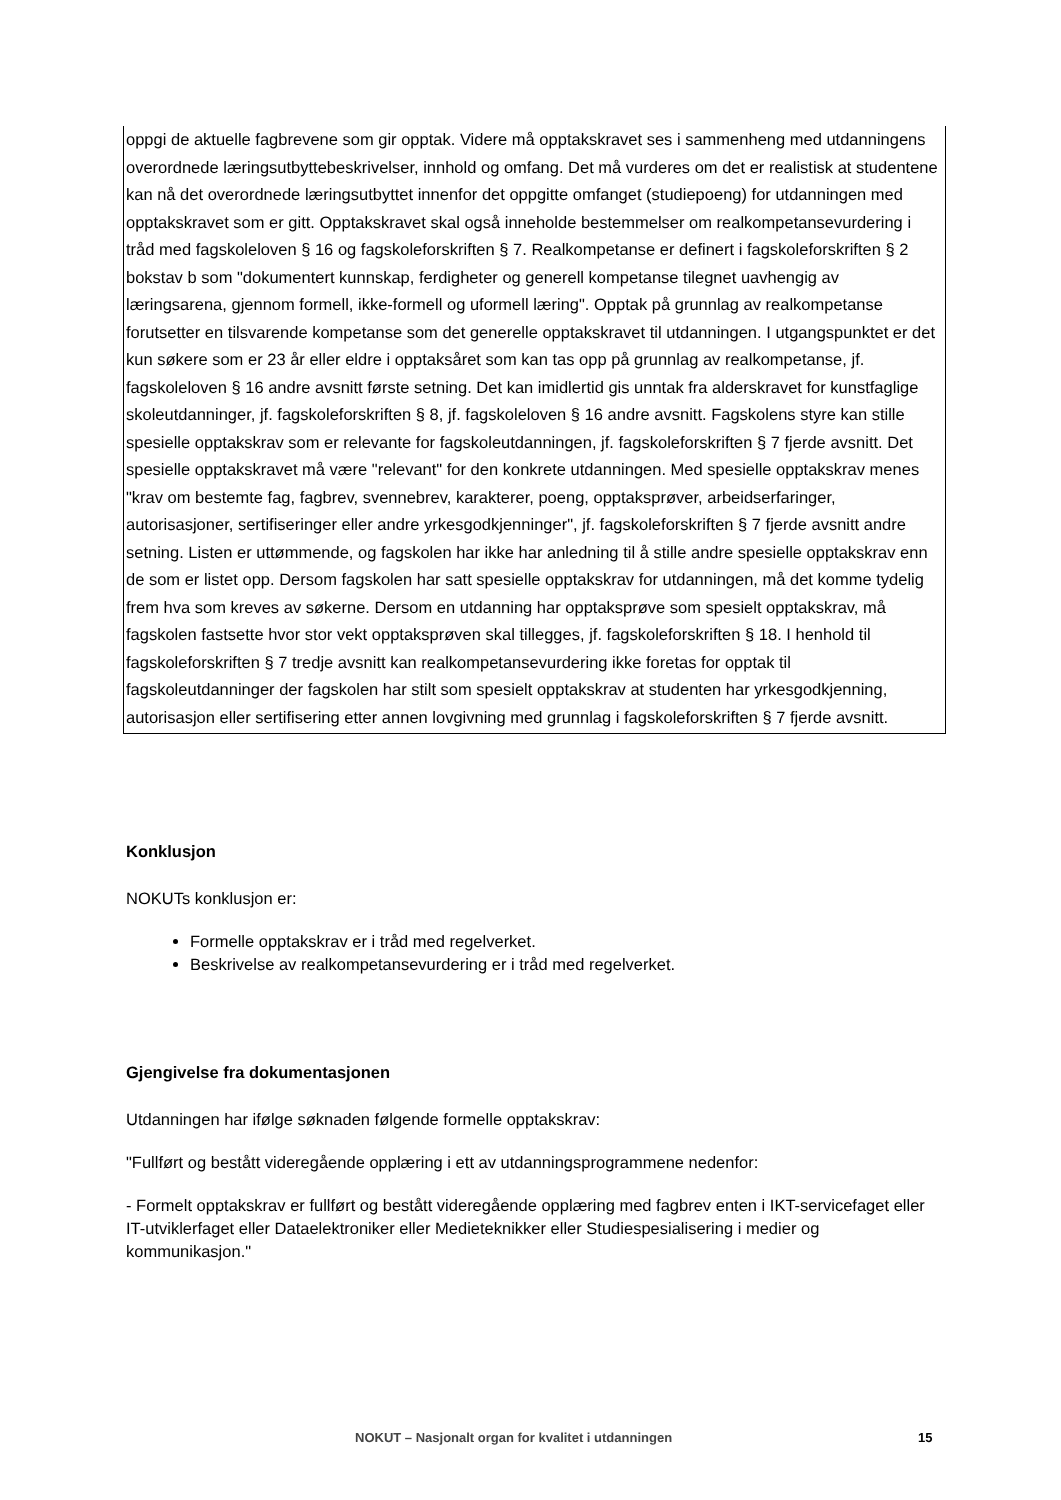oppgi de aktuelle fagbrevene som gir opptak. Videre må opptakskravet ses i sammenheng med utdanningens overordnede læringsutbyttebeskrivelser, innhold og omfang. Det må vurderes om det er realistisk at studentene kan nå det overordnede læringsutbyttet innenfor det oppgitte omfanget (studiepoeng) for utdanningen med opptakskravet som er gitt. Opptakskravet skal også inneholde bestemmelser om realkompetansevurdering i tråd med fagskoleloven § 16 og fagskoleforskriften § 7. Realkompetanse er definert i fagskoleforskriften § 2 bokstav b som "dokumentert kunnskap, ferdigheter og generell kompetanse tilegnet uavhengig av læringsarena, gjennom formell, ikke-formell og uformell læring". Opptak på grunnlag av realkompetanse forutsetter en tilsvarende kompetanse som det generelle opptakskravet til utdanningen. I utgangspunktet er det kun søkere som er 23 år eller eldre i opptaksåret som kan tas opp på grunnlag av realkompetanse, jf. fagskoleloven § 16 andre avsnitt første setning. Det kan imidlertid gis unntak fra alderskravet for kunstfaglige skoleutdanninger, jf. fagskoleforskriften § 8, jf. fagskoleloven § 16 andre avsnitt. Fagskolens styre kan stille spesielle opptakskrav som er relevante for fagskoleutdanningen, jf. fagskoleforskriften § 7 fjerde avsnitt. Det spesielle opptakskravet må være "relevant" for den konkrete utdanningen. Med spesielle opptakskrav menes "krav om bestemte fag, fagbrev, svennebrev, karakterer, poeng, opptaksprøver, arbeidserfaringer, autorisasjoner, sertifiseringer eller andre yrkesgodkjenninger", jf. fagskoleforskriften § 7 fjerde avsnitt andre setning. Listen er uttømmende, og fagskolen har ikke har anledning til å stille andre spesielle opptakskrav enn de som er listet opp. Dersom fagskolen har satt spesielle opptakskrav for utdanningen, må det komme tydelig frem hva som kreves av søkerne. Dersom en utdanning har opptaksprøve som spesielt opptakskrav, må fagskolen fastsette hvor stor vekt opptaksprøven skal tillegges, jf. fagskoleforskriften § 18. I henhold til fagskoleforskriften § 7 tredje avsnitt kan realkompetansevurdering ikke foretas for opptak til fagskoleutdanninger der fagskolen har stilt som spesielt opptakskrav at studenten har yrkesgodkjenning, autorisasjon eller sertifisering etter annen lovgivning med grunnlag i fagskoleforskriften § 7 fjerde avsnitt.
Konklusjon
NOKUTs konklusjon er:
Formelle opptakskrav er i tråd med regelverket.
Beskrivelse av realkompetansevurdering er i tråd med regelverket.
Gjengivelse fra dokumentasjonen
Utdanningen har ifølge søknaden følgende formelle opptakskrav:
"Fullført og bestått videregående opplæring i ett av utdanningsprogrammene nedenfor:
- Formelt opptakskrav er fullført og bestått videregående opplæring med fagbrev enten i IKT-servicefaget eller IT-utviklerfaget eller Dataelektroniker eller Medieteknikker eller Studiespesialisering i medier og kommunikasjon."
NOKUT – Nasjonalt organ for kvalitet i utdanningen 15